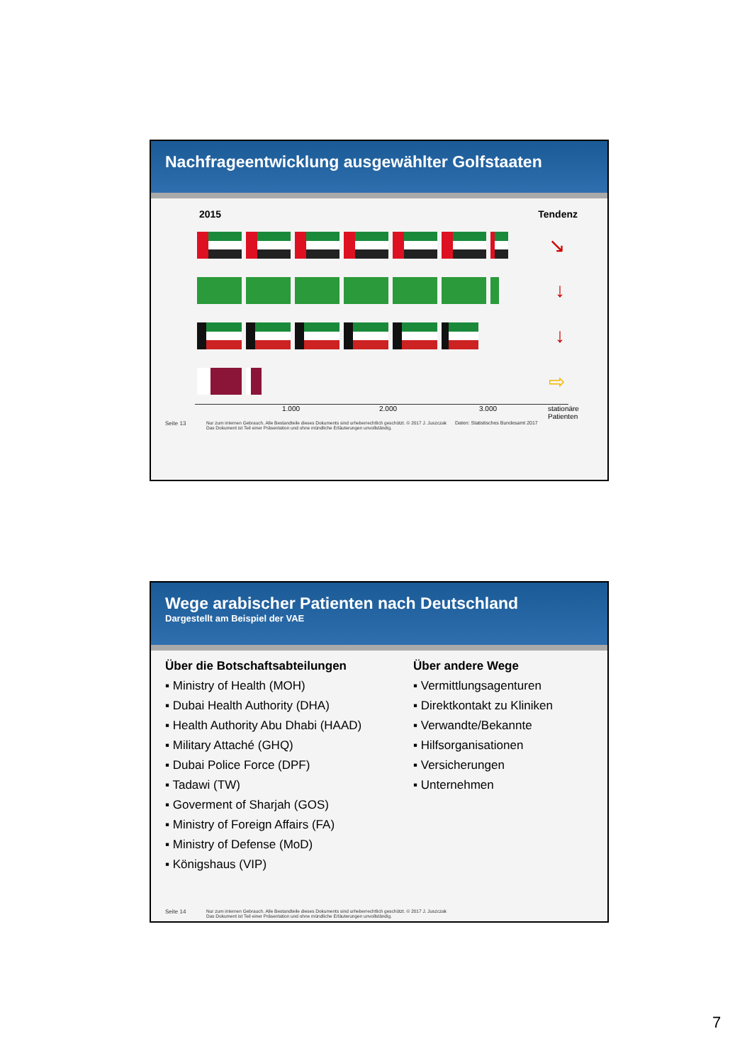Nachfrageentwicklung ausgewählter Golfstaaten
2015 Tendenz
↘
↓
↓
⇨
1.000 2.000 3.000 stationäre
Patienten
Seite 13 Nur zum internen Gebrauch. Alle Bestandteile dieses Dokuments sind urheberrechtlich geschützt. © 2017 J. Juszczak
Das Dokument ist Teil einer Präsentation und ohne mündliche Erläuterungen unvollständig. Daten: Statistisches Bundesamt 2017
Wege arabischer Patienten nach Deutschland
Dargestellt am Beispiel der VAE
Über die Botschaftsabteilungen
▪ Ministry of Health (MOH)
▪ Dubai Health Authority (DHA)
▪ Health Authority Abu Dhabi (HAAD)
▪ Military Attaché (GHQ)
▪ Dubai Police Force (DPF)
▪ Tadawi (TW)
▪ Goverment of Sharjah (GOS)
▪ Ministry of Foreign Affairs (FA)
▪ Ministry of Defense (MoD)
▪ Königshaus (VIP)
Über andere Wege
▪ Vermittlungsagenturen
▪ Direktkontakt zu Kliniken
▪ Verwandte/Bekannte
▪ Hilfsorganisationen
▪ Versicherungen
▪ Unternehmen
Seite 14 Nur zum internen Gebrauch. Alle Bestandteile dieses Dokuments sind urheberrechtlich geschützt. © 2017 J. Juszczak
Das Dokument ist Teil einer Präsentation und ohne mündliche Erläuterungen unvollständig.
7